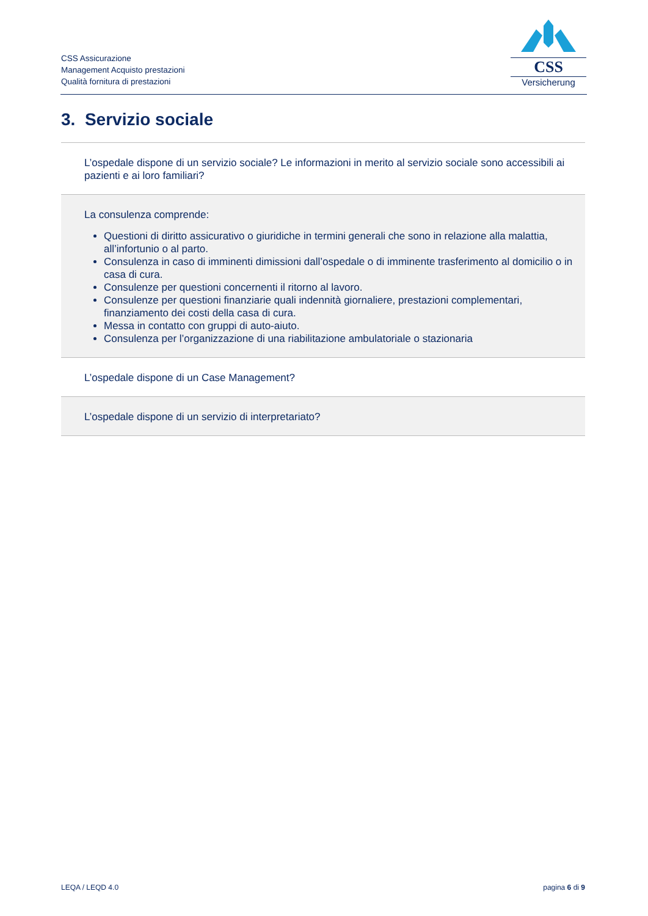CSS Assicurazione
Management Acquisto prestazioni
Qualità fornitura di prestazioni
CSS
Versicherung
3. Servizio sociale
| L’ospedale dispone di un servizio sociale? Le informazioni in merito al servizio sociale sono accessibili ai pazienti e ai loro familiari? |
| La consulenza comprende: Questioni di diritto assicurativo o giuridiche in termini generali che sono in relazione alla malattia, all’infortunio o al parto. Consulenza in caso di imminenti dimissioni dall’ospedale o di imminente trasferimento al domicilio o in casa di cura. Consulenze per questioni concernenti il ritorno al lavoro. Consulenze per questioni finanziarie quali indennità giornaliere, prestazioni complementari, finanziamento dei costi della casa di cura. Messa in contatto con gruppi di auto-aiuto. Consulenza per l’organizzazione di una riabilitazione ambulatoriale o stazionaria |
| L’ospedale dispone di un Case Management? |
| L’ospedale dispone di un servizio di interpretariato? |
LEQA / LEQD 4.0 pagina 6 di 9